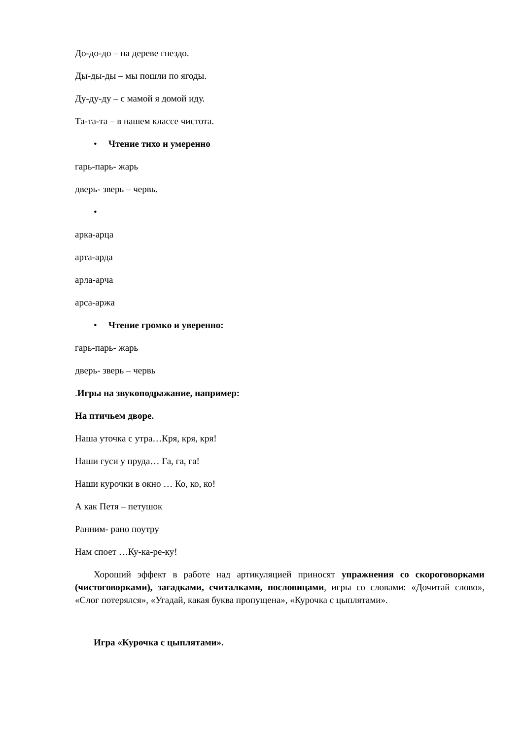До-до-до – на дереве гнездо.
Ды-ды-ды – мы пошли по ягоды.
Ду-ду-ду – с мамой я домой иду.
Та-та-та – в нашем классе чистота.
• Чтение тихо и умеренно
гарь-парь- жарь
дверь- зверь – червь.
•
арка-арца
арта-арда
арла-арча
арса-аржа
• Чтение громко и уверенно:
гарь-парь- жарь
дверь- зверь – червь
.Игры на звукоподражание, например:
На птичьем дворе.
Наша уточка с утра…Кря, кря, кря!
Наши гуси у пруда… Га, га, га!
Наши курочки в окно … Ко, ко, ко!
А как Петя – петушок
Ранним- рано поутру
Нам споет …Ку-ка-ре-ку!
Хороший эффект в работе над артикуляцией приносят упражнения со скороговорками (чистоговорками), загадками, считалками, пословицами, игры со словами: «Дочитай слово», «Слог потерялся», «Угадай, какая буква пропущена», «Курочка с цыплятами».
Игра «Курочка с цыплятами».